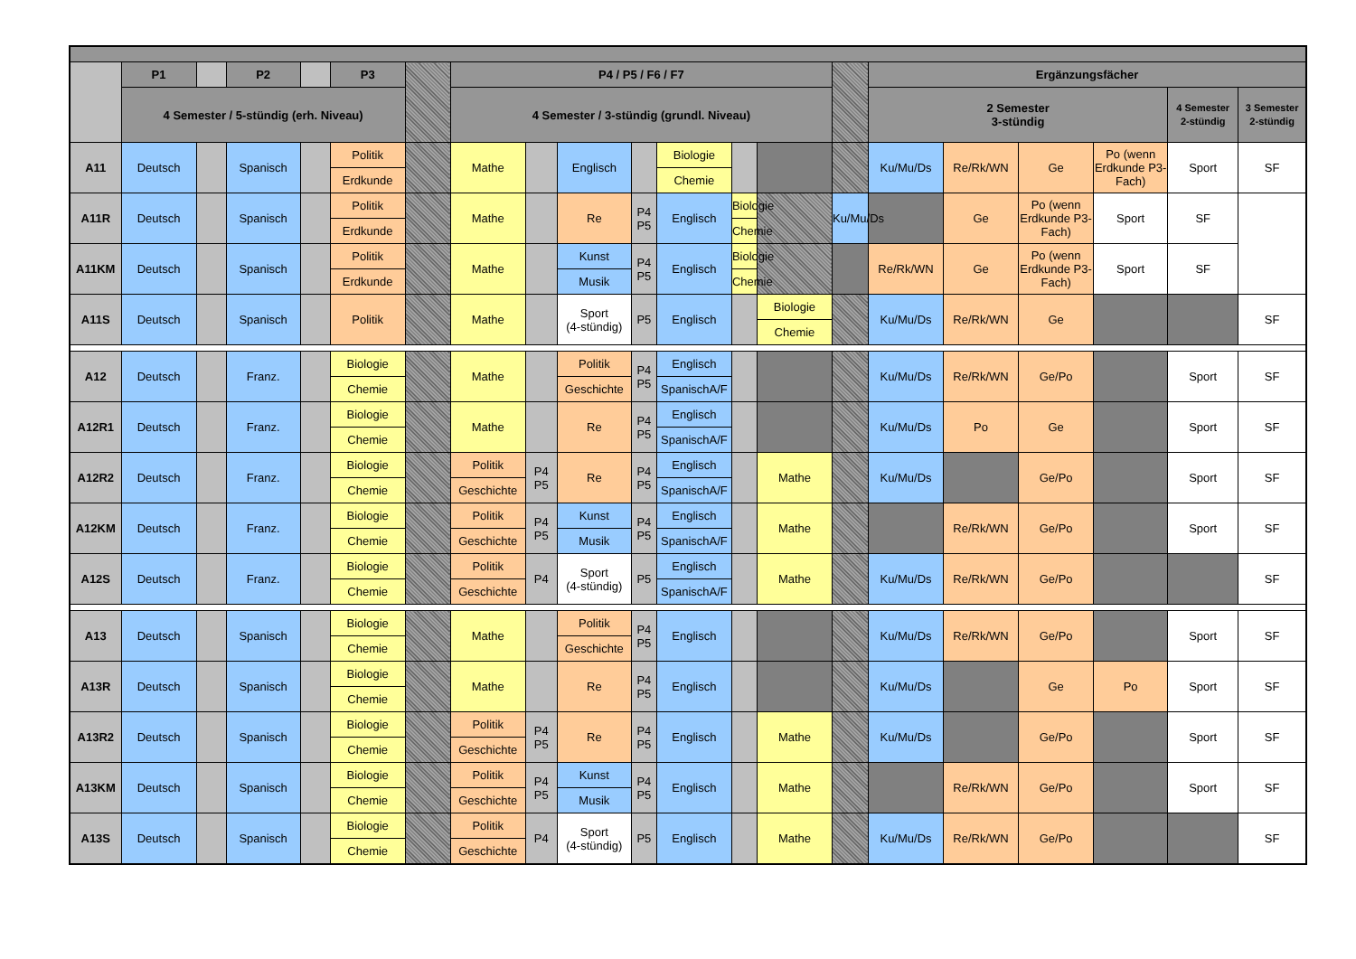| | P1 | | P2 | | P3 | | P4 / P5 / F6 / F7 | | | | | | | | Ergänzungsfächer | | | | | |
| | 4 Semester / 5-stündig (erh. Niveau) | | | | | | 4 Semester / 3-stündig (grundl. Niveau) | | | | | | | | 2 Semester 3-stündig | | | | 4 Semester 2-stündig | 3 Semester 2-stündig |
| A11 | Deutsch | | Spanisch | | Politik | | Mathe | | Englisch | | Biologie | | | | Ku/Mu/Ds | Re/Rk/WN | Ge | Po (wenn Erdkunde P3-Fach) | Sport | SF |
| | | | | | Erdkunde | | | | | | Chemie | | | | | | | | | |
| A11R | Deutsch | | Spanisch | | Politik | | Mathe | | Re | P4 P5 | Englisch | Biologie | | Ku/Mu/Ds | | Ge | Po (wenn Erdkunde P3-Fach) | Sport | SF | |
| | | | | | Erdkunde | | | | | | | Chemie | | | | | | | | |
| A11KM | Deutsch | | Spanisch | | Politik | | Mathe | | Kunst | P4 P5 | Englisch | Biologie | | | Re/Rk/WN | Ge | Po (wenn Erdkunde P3-Fach) | Sport | SF | |
| | | | | | Erdkunde | | | | Musik | | | Chemie | | | | | | | | |
| A11S | Deutsch | | Spanisch | | Politik | | Mathe | | Sport (4-stündig) | P5 | Englisch | | Biologie | | Ku/Mu/Ds | Re/Rk/WN | Ge | | | SF |
| | | | | | | | | | | | | | Chemie | | | | | | | |
| A12 | Deutsch | | Franz. | | Biologie | | Mathe | | Politik | P4 P5 | Englisch | | | | Ku/Mu/Ds | Re/Rk/WN | Ge/Po | | Sport | SF |
| | | | | | Chemie | | | | Geschichte | | SpanischA/F | | | | | | | | | |
| A12R1 | Deutsch | | Franz. | | Biologie | | Mathe | | Re | P4 P5 | Englisch | | | | Ku/Mu/Ds | Po | Ge | | Sport | SF |
| | | | | | Chemie | | | | | | SpanischA/F | | | | | | | | | |
| A12R2 | Deutsch | | Franz. | | Biologie | | Politik | P4 P5 | Re | P4 P5 | Englisch | | Mathe | | Ku/Mu/Ds | | Ge/Po | | Sport | SF |
| | | | | | Chemie | | Geschichte | | | | SpanischA/F | | | | | | | | | |
| A12KM | Deutsch | | Franz. | | Biologie | | Politik | P4 P5 | Kunst | P4 P5 | Englisch | | Mathe | | | Re/Rk/WN | Ge/Po | | Sport | SF |
| | | | | | Chemie | | Geschichte | | Musik | | SpanischA/F | | | | | | | | | |
| A12S | Deutsch | | Franz. | | Biologie | | Politik | P4 | Sport (4-stündig) | P5 | Englisch | | Mathe | | Ku/Mu/Ds | Re/Rk/WN | Ge/Po | | | SF |
| | | | | | Chemie | | Geschichte | | | | SpanischA/F | | | | | | | | | |
| A13 | Deutsch | | Spanisch | | Biologie | | Mathe | | Politik | P4 P5 | Englisch | | | | Ku/Mu/Ds | Re/Rk/WN | Ge/Po | | Sport | SF |
| | | | | | Chemie | | | | Geschichte | | | | | | | | | | | |
| A13R | Deutsch | | Spanisch | | Biologie | | Mathe | | Re | P4 P5 | Englisch | | | | Ku/Mu/Ds | | Ge | Po | Sport | SF |
| | | | | | Chemie | | | | | | | | | | | | | | | |
| A13R2 | Deutsch | | Spanisch | | Biologie | | Politik | P4 P5 | Re | P4 P5 | Englisch | | Mathe | | Ku/Mu/Ds | | Ge/Po | | Sport | SF |
| | | | | | Chemie | | Geschichte | | | | | | | | | | | | | |
| A13KM | Deutsch | | Spanisch | | Biologie | | Politik | P4 P5 | Kunst | P4 P5 | Englisch | | Mathe | | | Re/Rk/WN | Ge/Po | | Sport | SF |
| | | | | | Chemie | | Geschichte | | Musik | | | | | | | | | | | |
| A13S | Deutsch | | Spanisch | | Biologie | | Politik | P4 | Sport (4-stündig) | P5 | Englisch | | Mathe | | Ku/Mu/Ds | Re/Rk/WN | Ge/Po | | | SF |
| | | | | | Chemie | | Geschichte | | | | | | | | | | | | | |